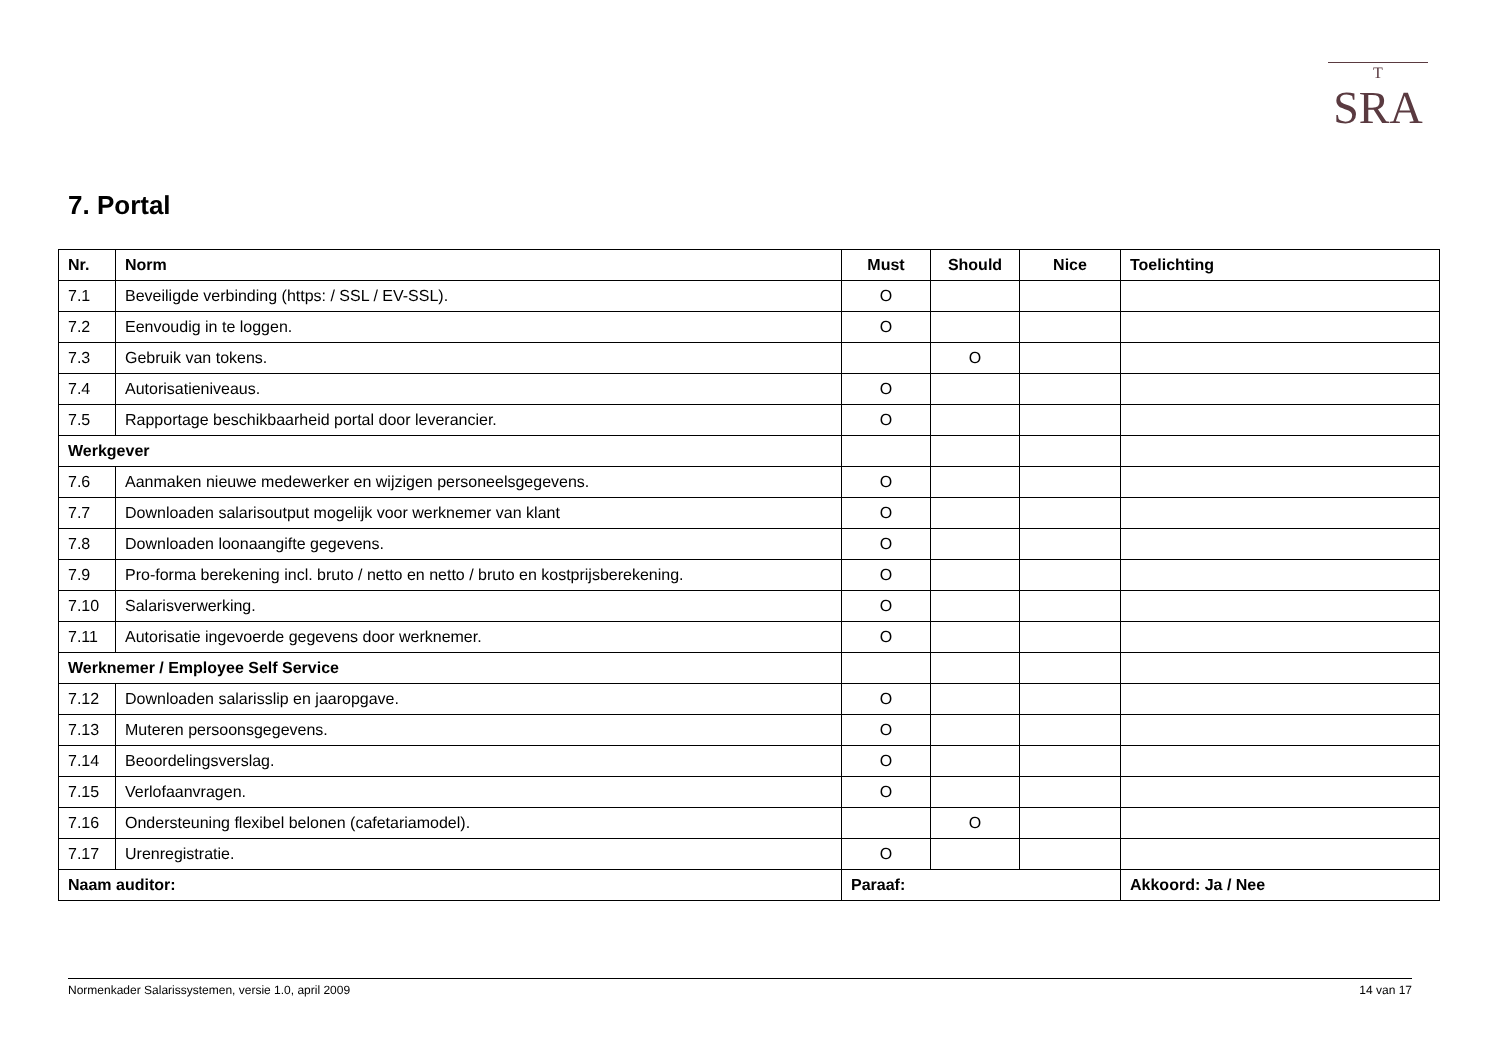T
SRA
7. Portal
| Nr. | Norm | Must | Should | Nice | Toelichting |
| --- | --- | --- | --- | --- | --- |
| 7.1 | Beveiligde verbinding (https: / SSL / EV-SSL). | O | | | |
| 7.2 | Eenvoudig in te loggen. | O | | | |
| 7.3 | Gebruik van tokens. | | O | | |
| 7.4 | Autorisatieniveaus. | O | | | |
| 7.5 | Rapportage beschikbaarheid portal door leverancier. | O | | | |
| Werkgever | | | | | |
| 7.6 | Aanmaken nieuwe medewerker en wijzigen personeelsgegevens. | O | | | |
| 7.7 | Downloaden salarisoutput mogelijk voor werknemer van klant | O | | | |
| 7.8 | Downloaden loonaangifte gegevens. | O | | | |
| 7.9 | Pro-forma berekening incl. bruto / netto en netto / bruto en kostprijsberekening. | O | | | |
| 7.10 | Salarisverwerking. | O | | | |
| 7.11 | Autorisatie ingevoerde gegevens door werknemer. | O | | | |
| Werknemer / Employee Self Service | | | | | |
| 7.12 | Downloaden salarisslip en jaaropgave. | O | | | |
| 7.13 | Muteren persoonsgegevens. | O | | | |
| 7.14 | Beoordelingsverslag. | O | | | |
| 7.15 | Verlofaanvragen. | O | | | |
| 7.16 | Ondersteuning flexibel belonen (cafetariamodel). | | O | | |
| 7.17 | Urenregistratie. | O | | | |
| Naam auditor: | | Paraaf: | | | Akkoord: Ja / Nee |
Normenkader Salarissystemen, versie 1.0, april 2009 14 van 17